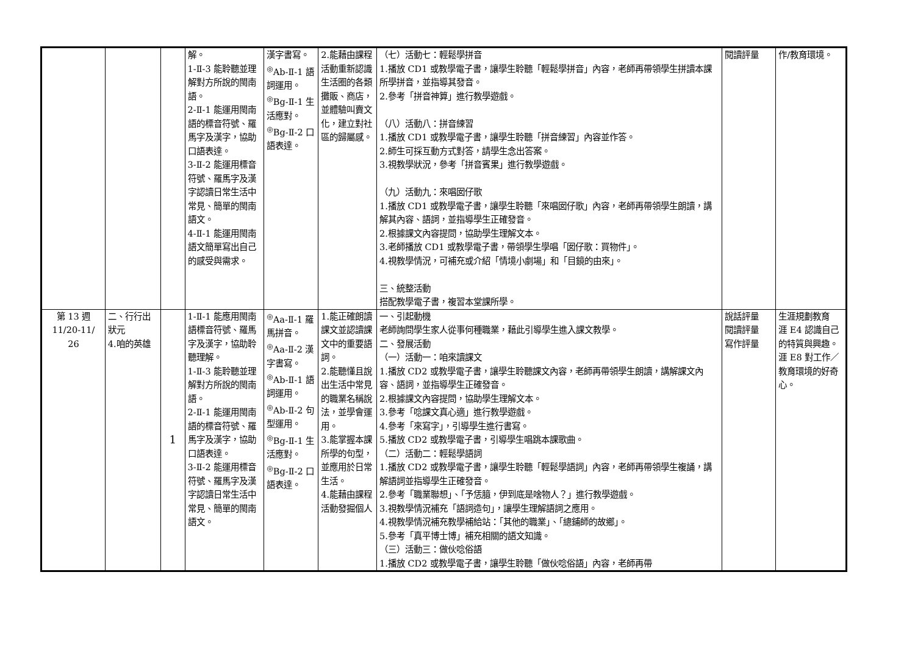| | | | 解。 1-Ⅱ-3 能聆聽並理解對方所說的閩南語。 2-Ⅱ-1 能運用閩南語的標音符號、羅馬字及漢字，協助口語表達。 3-Ⅱ-2 能運用標音符號、羅馬字及漢字認讀日常生活中常見、簡單的閩南語文。 4-Ⅱ-1 能運用閩南語文簡單寫出自己的感受與需求。 | 漢字書寫。 <sup>◎</sup>Ab-Ⅱ-1 語詞運用。 <sup>◎</sup>Bg-Ⅱ-1 生活應對。 <sup>◎</sup>Bg-Ⅱ-2 口語表達。 | 2.能藉由課程活動重新認識生活圈的各類攤販、商店，並體驗叫賣文化，建立對社區的歸屬感。 | （七）活動七：輕鬆學拼音 1.播放 CD1 或教學電子書，讓學生聆聽「輕鬆學拼音」內容，老師再帶領學生拼讀本課所學拼音，並指導其發音。 2.參考「拼音神算」進行教學遊戲。 （八）活動八：拼音練習 1.播放 CD1 或教學電子書，讓學生聆聽「拼音練習」內容並作答。 2.師生可採互動方式對答，請學生念出答案。 3.視教學狀況，參考「拼音賓果」進行教學遊戲。 （九）活動九：來唱囡仔歌 1.播放 CD1 或教學電子書，讓學生聆聽「來唱囡仔歌」內容，老師再帶領學生朗讀，講解其內容、語詞，並指導學生正確發音。 2.根據課文內容提問，協助學生理解文本。 3.老師播放 CD1 或教學電子書，帶領學生學唱「囡仔歌：買物件」。 4.視教學情況，可補充或介紹「情境小劇場」和「目鏡的由來」。 三、統整活動 搭配教學電子書，複習本堂課所學。 | 閱讀評量 | 作/教育環境。 |
| 第 13 週 11/20-11/ 26 | 二、行行出狀元 4.咱的英雄 | 1 | 1-Ⅱ-1 能應用閩南語標音符號、羅馬字及漢字，協助聆聽理解。 1-Ⅱ-3 能聆聽並理解對方所說的閩南語。 2-Ⅱ-1 能運用閩南語的標音符號、羅馬字及漢字，協助口語表達。 3-Ⅱ-2 能運用標音符號、羅馬字及漢字認讀日常生活中常見、簡單的閩南語文。 | <sup>◎</sup>Aa-Ⅱ-1 羅馬拼音。 <sup>◎</sup>Aa-Ⅱ-2 漢字書寫。 <sup>◎</sup>Ab-Ⅱ-1 語詞運用。 <sup>◎</sup>Ab-Ⅱ-2 句型運用。 <sup>◎</sup>Bg-Ⅱ-1 生活應對。 <sup>◎</sup>Bg-Ⅱ-2 口語表達。 | 1.能正確朗讀課文並認讀課文中的重要語詞。 2.能聽懂且說出生活中常見的職業名稱說法，並學會運用。 3.能掌握本課所學的句型，並應用於日常生活。 4.能藉由課程活動發掘個人 | 一、引起動機 老師詢問學生家人從事何種職業，藉此引導學生進入課文教學。 二、發展活動 （一）活動一：咱來讀課文 1.播放 CD2 或教學電子書，讓學生聆聽課文內容，老師再帶領學生朗讀，講解課文內容、語詞，並指導學生正確發音。 2.根據課文內容提問，協助學生理解文本。 3.參考「唸課文真心適」進行教學遊戲。 4.參考「來寫字」，引導學生進行書寫。 5.播放 CD2 或教學電子書，引導學生唱跳本課歌曲。 （二）活動二：輕鬆學語詞 1.播放 CD2 或教學電子書，讓學生聆聽「輕鬆學語詞」內容，老師再帶領學生複誦，講解語詞並指導學生正確發音。 2.參考「職業聯想」、「予恁臆，伊到底是啥物人？」進行教學遊戲。 3.視教學情況補充「語詞造句」，讓學生理解語詞之應用。 4.視教學情況補充教學補給站：「其他的職業」、「總鋪師的故鄉」。 5.參考「真平博士博」補充相關的語文知識。 （三）活動三：做伙唸俗語 1.播放 CD2 或教學電子書，讓學生聆聽「做伙唸俗語」內容，老師再帶 | 說話評量 閱讀評量 寫作評量 | 生涯規劃教育 涯 E4 認識自己的特質與興趣。 涯 E8 對工作／教育環境的好奇心。 |